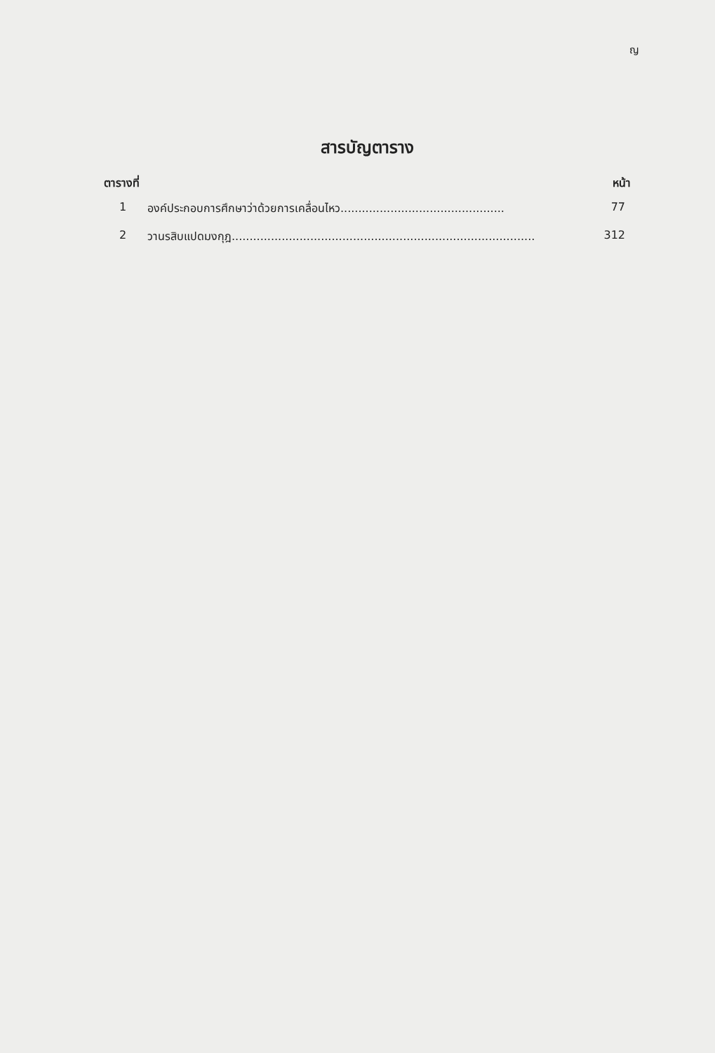ญ
สารบัญตาราง
ตารางที่ หน้า
1 องค์ประกอบการศึกษาว่าด้วยการเคลื่อนไหว.............................................. 77
2 วานรสิบแปดมงกุฎ..................................................................................... 312